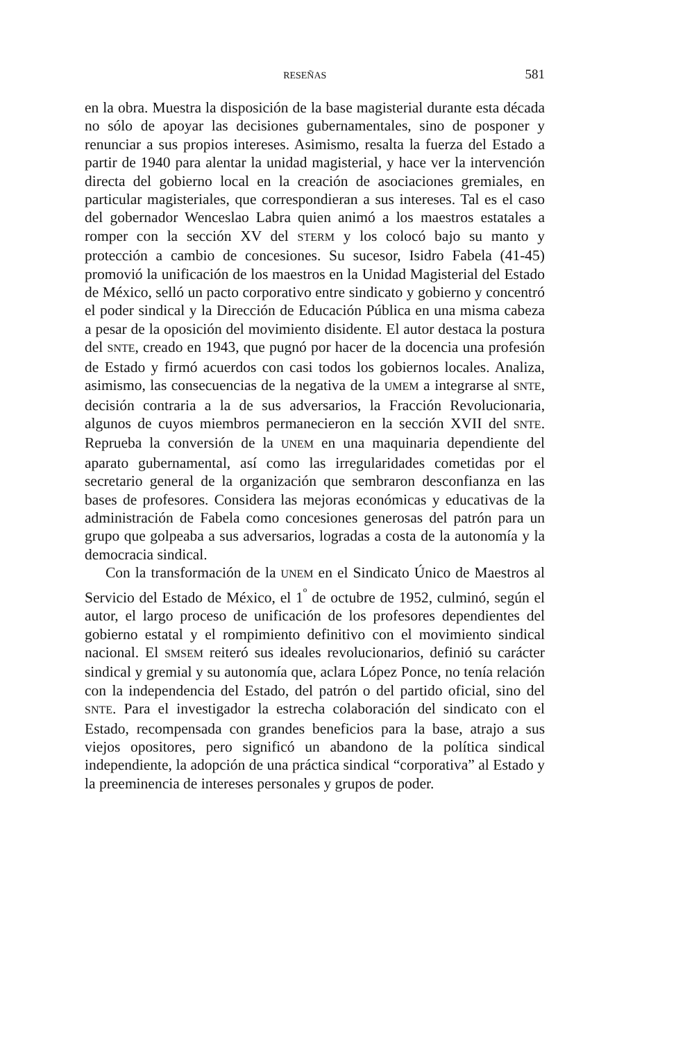RESEÑAS 581
en la obra. Muestra la disposición de la base magisterial durante esta década no sólo de apoyar las decisiones gubernamentales, sino de posponer y renunciar a sus propios intereses. Asimismo, resalta la fuerza del Estado a partir de 1940 para alentar la unidad magisterial, y hace ver la intervención directa del gobierno local en la creación de asociaciones gremiales, en particular magisteriales, que correspondieran a sus intereses. Tal es el caso del gobernador Wenceslao Labra quien animó a los maestros estatales a romper con la sección XV del STERM y los colocó bajo su manto y protección a cambio de concesiones. Su sucesor, Isidro Fabela (41-45) promovió la unificación de los maestros en la Unidad Magisterial del Estado de México, selló un pacto corporativo entre sindicato y gobierno y concentró el poder sindical y la Dirección de Educación Pública en una misma cabeza a pesar de la oposición del movimiento disidente. El autor destaca la postura del SNTE, creado en 1943, que pugnó por hacer de la docencia una profesión de Estado y firmó acuerdos con casi todos los gobiernos locales. Analiza, asimismo, las consecuencias de la negativa de la UMEM a integrarse al SNTE, decisión contraria a la de sus adversarios, la Fracción Revolucionaria, algunos de cuyos miembros permanecieron en la sección XVII del SNTE. Reprueba la conversión de la UNEM en una maquinaria dependiente del aparato gubernamental, así como las irregularidades cometidas por el secretario general de la organización que sembraron desconfianza en las bases de profesores. Considera las mejoras económicas y educativas de la administración de Fabela como concesiones generosas del patrón para un grupo que golpeaba a sus adversarios, logradas a costa de la autonomía y la democracia sindical.
Con la transformación de la UNEM en el Sindicato Único de Maestros al Servicio del Estado de México, el 1<sup>º</sup> de octubre de 1952, culminó, según el autor, el largo proceso de unificación de los profesores dependientes del gobierno estatal y el rompimiento definitivo con el movimiento sindical nacional. El SMSEM reiteró sus ideales revolucionarios, definió su carácter sindical y gremial y su autonomía que, aclara López Ponce, no tenía relación con la independencia del Estado, del patrón o del partido oficial, sino del SNTE. Para el investigador la estrecha colaboración del sindicato con el Estado, recompensada con grandes beneficios para la base, atrajo a sus viejos opositores, pero significó un abandono de la política sindical independiente, la adopción de una práctica sindical “corporativa” al Estado y la preeminencia de intereses personales y grupos de poder.